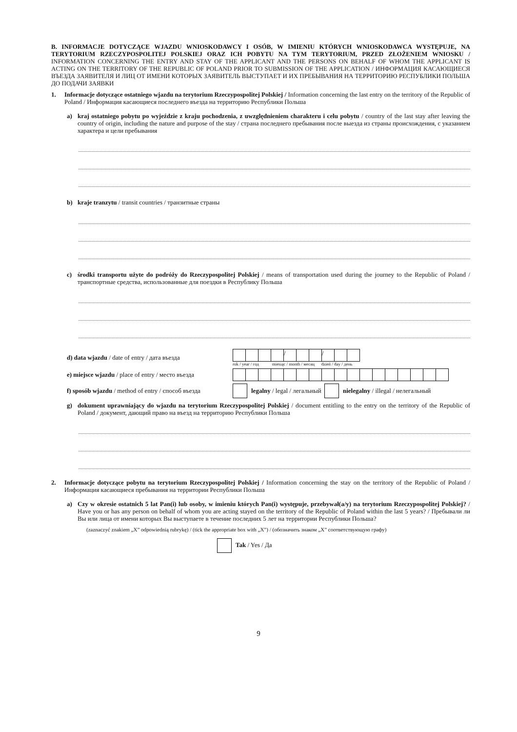B. INFORMACJE DOTYCZĄCE WJAZDU WNIOSKODAWCY I OSÓB, W IMIENIU KTÓRYCH WNIOSKODAWCA WYSTĘPUJE, NA TERYTORIUM RZECZYPOSPOLITEJ POLSKIEJ ORAZ ICH POBYTU NA TYM TERYTORIUM, PRZED ZŁOŻENIEM WNIOSKU / INFORMATION CONCERNING THE ENTRY AND STAY OF THE APPLICANT AND THE PERSONS ON BEHALF OF WHOM THE APPLICANT IS ACTING ON THE TERRITORY OF THE REPUBLIC OF POLAND PRIOR TO SUBMISSION OF THE APPLICATION / ИНФОРМАЦИЯ КАСАЮЩИЕСЯ ВЪЕЗДА ЗАЯВИТЕЛЯ И ЛИЦ ОТ ИМЕНИ КОТОРЫХ ЗАЯВИТЕЛЬ ВЫСТУПАЕТ И ИХ ПРЕБЫВАНИЯ НА ТЕРРИТОРИЮ РЕСПУБЛИКИ ПОЛЬША ДО ПОДАЧИ ЗАЯВКИ
1.
Informacje dotyczące ostatniego wjazdu na terytorium Rzeczypospolitej Polskiej / Information concerning the last entry on the territory of the Republic of Poland / Информация касающиеся последнего въезда на территорию Республики Польша
a)
kraj ostatniego pobytu po wyjeździe z kraju pochodzenia, z uwzględnieniem charakteru i celu pobytu / country of the last stay after leaving the country of origin, including the nature and purpose of the stay / страна последнего пребывания после выезда из страны происхождения, с указанием характера и цели пребывания
b)
kraje tranzytu / transit countries / транзитные страны
c)
środki transportu użyte do podróży do Rzeczypospolitej Polskiej / means of transportation used during the journey to the Republic of Poland / транспортные средства, использованные для поездки в Республику Польша
d) data wjazdu / date of entry / дата въезда
/ /
rok / year / год miesiąc / month / месяц dzień / day / день
e) miejsce wjazdu / place of entry / место въезда
f) sposób wjazdu / method of entry / способ въезда legalny / legal / легальный nielegalny / illegal / нелегальный
g)
dokument uprawniający do wjazdu na terytorium Rzeczypospolitej Polskiej / document entitling to the entry on the territory of the Republic of Poland / документ, дающий право на въезд на территорию Республики Польша
2.
Informacje dotyczące pobytu na terytorium Rzeczypospolitej Polskiej / Information concerning the stay on the territory of the Republic of Poland / Информация касающиеся пребывания на территории Республики Польша
a)
Czy w okresie ostatnich 5 lat Pan(i) lub osoby, w imieniu których Pan(i) występuje, przebywał(a/y) na terytorium Rzeczypospolitej Polskiej? / Have you or has any person on behalf of whom you are acting stayed on the territory of the Republic of Poland within the last 5 years? / Пребывали ли Вы или лица от имени которых Вы выступаете в течение последних 5 лет на территории Республики Польша?
(zaznaczyć znakiem „X” odpowiednią rubrykę) / (tick the appropriate box with „X”) / (обозначить знаком „X” соответствующую графу)
Tak / Yes / Да
9